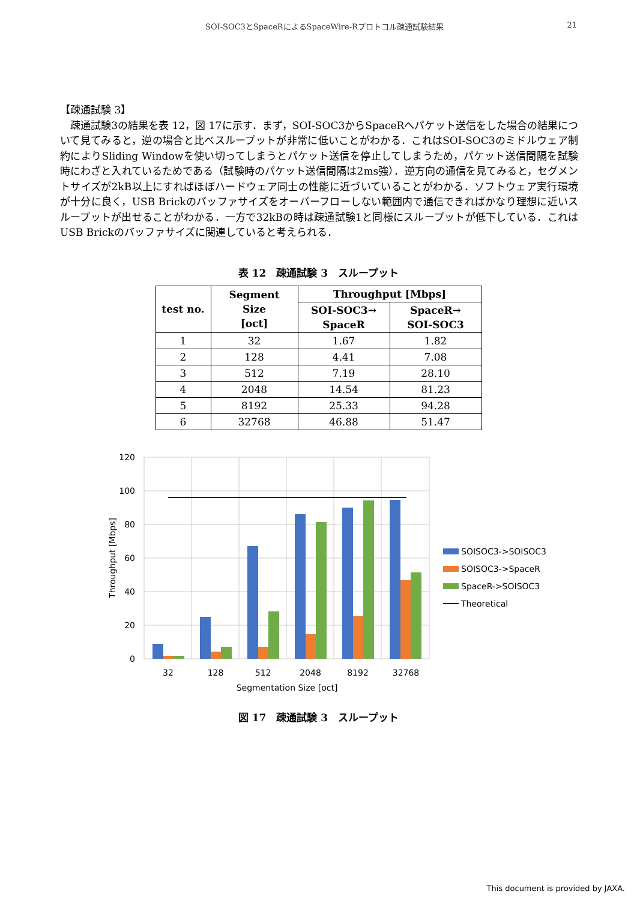SOI-SOC3とSpaceRによるSpaceWire-Rプロトコル疎通試験結果 21
【疎通試験 3】
　疎通試験3の結果を表 12，図 17に示す．まず，SOI-SOC3からSpaceRへパケット送信をした場合の結果について見てみると，逆の場合と比べスループットが非常に低いことがわかる．これはSOI-SOC3のミドルウェア制約によりSliding Windowを使い切ってしまうとパケット送信を停止してしまうため，パケット送信間隔を試験時にわざと入れているためである（試験時のパケット送信間隔は2ms強）．逆方向の通信を見てみると，セグメントサイズが2kB以上にすればほぼハードウェア同士の性能に近づいていることがわかる．ソフトウェア実行環境が十分に良く，USB Brickのバッファサイズをオーバーフローしない範囲内で通信できればかなり理想に近いスループットが出せることがわかる．一方で32kBの時は疎通試験1と同様にスループットが低下している．これはUSB Brickのバッファサイズに関連していると考えられる．
表 12　疎通試験 3　スループット
| test no. | Segment Size [oct] | Throughput [Mbps] | |
| --- | --- | --- | --- |
| | | SOI-SOC3→ SpaceR | SpaceR→ SOI-SOC3 |
| 1 | 32 | 1.67 | 1.82 |
| 2 | 128 | 4.41 | 7.08 |
| 3 | 512 | 7.19 | 28.10 |
| 4 | 2048 | 14.54 | 81.23 |
| 5 | 8192 | 25.33 | 94.28 |
| 6 | 32768 | 46.88 | 51.47 |
120
100
80
60
40
20
0
32
128
512
2048
8192
32768
Segmentation Size [oct]
Throughput [Mbps]
SOISOC3->SOISOC3
SOISOC3->SpaceR
SpaceR->SOISOC3
Theoretical
図 17　疎通試験 3　スループット
This document is provided by JAXA.